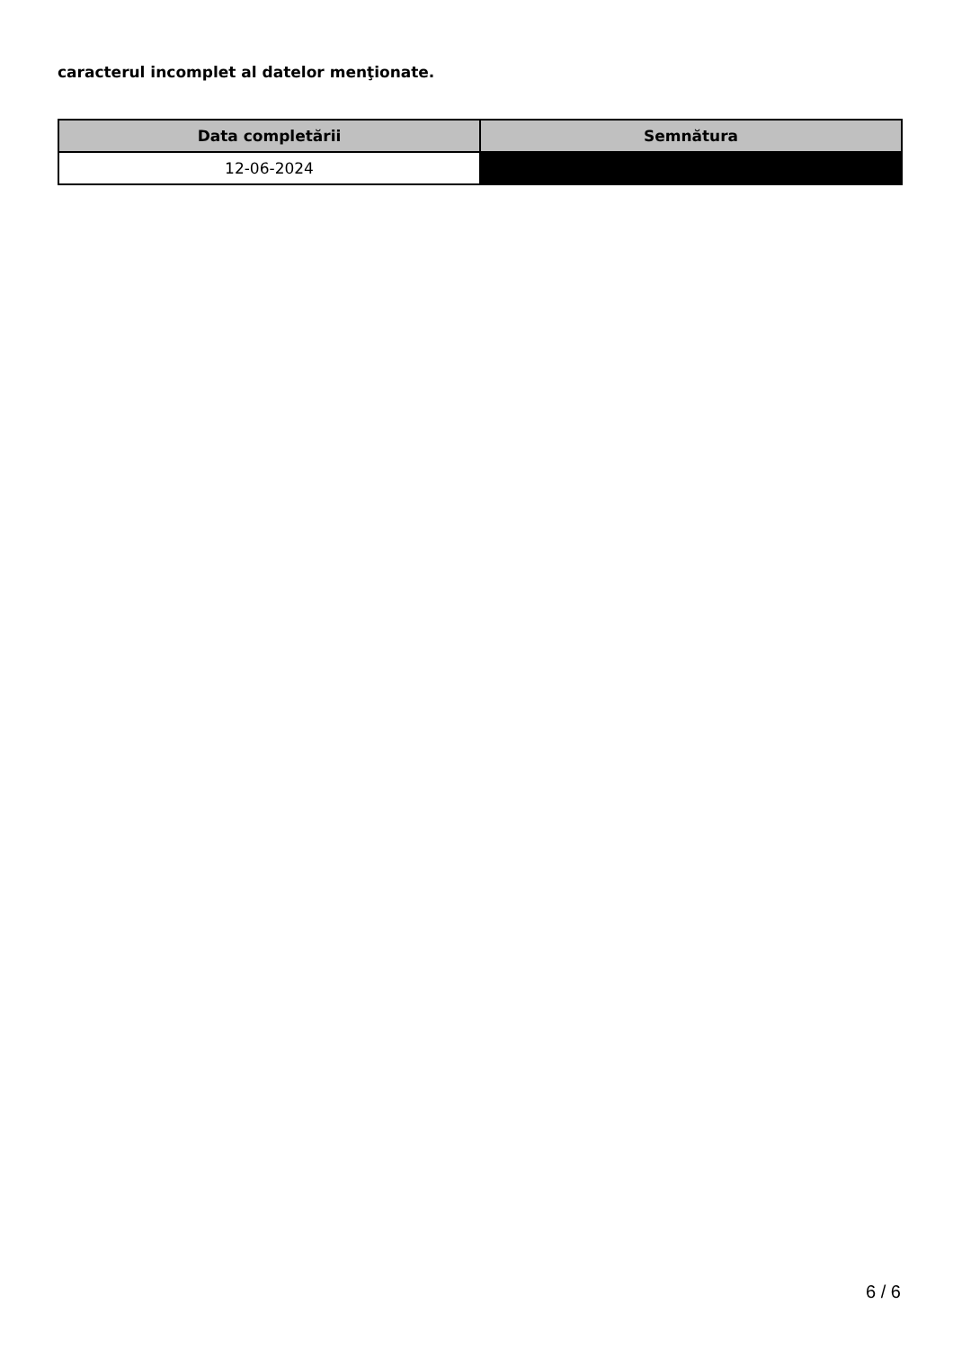caracterul incomplet al datelor menţionate.
| Data completării | Semnătura |
| --- | --- |
| 12-06-2024 | |
6 / 6